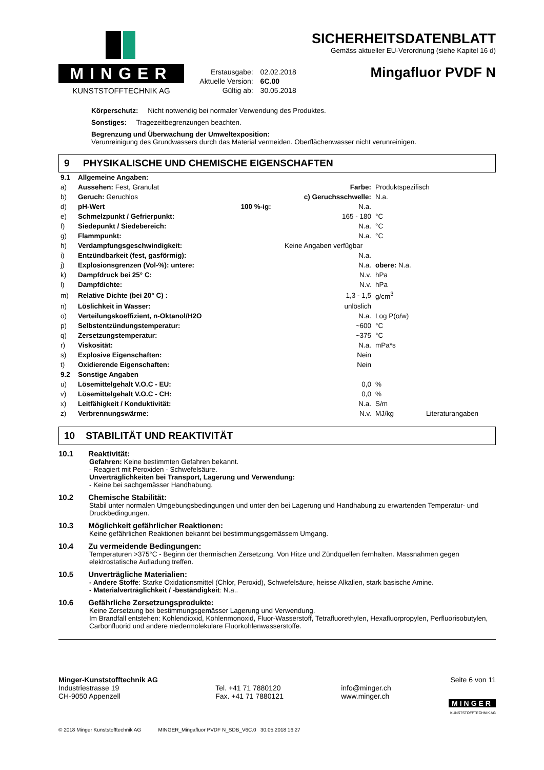MINGER
KUNSTSTOFFTECHNIK AG
| Erstausgabe: | 02.02.2018 |
| Aktuelle Version: | 6C.00 |
| Gültig ab: | 30.05.2018 |
SICHERHEITSDATENBLATT
Gemäss aktueller EU-Verordnung (siehe Kapitel 16 d)
Mingafluor PVDF N
Körperschutz: Nicht notwendig bei normaler Verwendung des Produktes.
Sonstiges: Tragezeitbegrenzungen beachten.
Begrenzung und Überwachung der Umweltexposition:
Verunreinigung des Grundwassers durch das Material vermeiden. Oberflächenwasser nicht verunreinigen.
9 PHYSIKALISCHE UND CHEMISCHE EIGENSCHAFTEN
| 9.1 | Allgemeine Angaben: | | | | |
| a) | Aussehen: Fest, Granulat | | Farbe: | Produktspezifisch | |
| b) | Geruch: Geruchlos | | c) Geruchsschwelle: | N.a. | |
| d) | pH-Wert | 100 %-ig: | N.a. | | |
| e) | Schmelzpunkt / Gefrierpunkt: | | 165 - 180 | °C | |
| f) | Siedepunkt / Siedebereich: | | N.a. | °C | |
| g) | Flammpunkt: | | N.a. | °C | |
| h) | Verdampfungsgeschwindigkeit: | | Keine Angaben verfügbar | | |
| i) | Entzündbarkeit (fest, gasförmig): | | N.a. | | |
| j) | Explosionsgrenzen (Vol-%): untere: | | N.a. | obere: N.a. | |
| k) | Dampfdruck bei 25° C: | | N.v. | hPa | |
| l) | Dampfdichte: | | N.v. | hPa | |
| m) | Relative Dichte (bei 20° C) : | | 1,3 - 1,5 | g/cm<sup>3</sup> | |
| n) | Löslichkeit in Wasser: | | unlöslich | | |
| o) | Verteilungskoeffizient, n-Oktanol/H2O | | N.a. | Log P(o/w) | |
| p) | Selbstentzündungstemperatur: | | ~600 | °C | |
| q) | Zersetzungstemperatur: | | ~375 | °C | |
| r) | Viskosität: | | N.a. | mPa*s | |
| s) | Explosive Eigenschaften: | | Nein | | |
| t) | Oxidierende Eigenschaften: | | Nein | | |
| 9.2 | Sonstige Angaben | | | | |
| u) | Lösemittelgehalt V.O.C - EU: | | 0,0 | % | |
| v) | Lösemittelgehalt V.O.C - CH: | | 0,0 | % | |
| x) | Leitfähigkeit / Konduktivität: | | N.a. | S/m | |
| z) | Verbrennungswärme: | | N.v. | MJ/kg | Literaturangaben |
10 STABILITÄT UND REAKTIVITÄT
10.1 Reaktivität:
Gefahren: Keine bestimmten Gefahren bekannt.
- Reagiert mit Peroxiden - Schwefelsäure.
Unverträglichkeiten bei Transport, Lagerung und Verwendung:
- Keine bei sachgemässer Handhabung.
10.2 Chemische Stabilität:
Stabil unter normalen Umgebungsbedingungen und unter den bei Lagerung und Handhabung zu erwartenden Temperatur- und Druckbedingungen.
10.3 Möglichkeit gefährlicher Reaktionen:
Keine gefährlichen Reaktionen bekannt bei bestimmungsgemässem Umgang.
10.4 Zu vermeidende Bedingungen:
Temperaturen >375°C - Beginn der thermischen Zersetzung. Von Hitze und Zündquellen fernhalten. Massnahmen gegen elektrostatische Aufladung treffen.
10.5 Unverträgliche Materialien:
- Andere Stoffe: Starke Oxidationsmittel (Chlor, Peroxid), Schwefelsäure, heisse Alkalien, stark basische Amine.
- Materialverträglichkeit / -beständigkeit: N.a..
10.6 Gefährliche Zersetzungsprodukte:
Keine Zersetzung bei bestimmungsgemässer Lagerung und Verwendung.
Im Brandfall entstehen: Kohlendioxid, Kohlenmonoxid, Fluor-Wasserstoff, Tetrafluorethylen, Hexafluorpropylen, Perfluorisobutylen, Carbonfluorid und andere niedermolekulare Fluorkohlenwasserstoffe.
Minger-Kunststofftechnik AG
Industriestrasse 19
CH-9050 Appenzell
Tel. +41 71 7880120
Fax. +41 71 7880121
info@minger.ch
www.minger.ch
Seite 6 von 11
MINGER
KUNSTSTOFFTECHNIK AG
© 2018 Minger Kunststofftechnik AG MINGER_Mingafluor PVDF N_SDB_V6C.0 30.05.2018 16:27